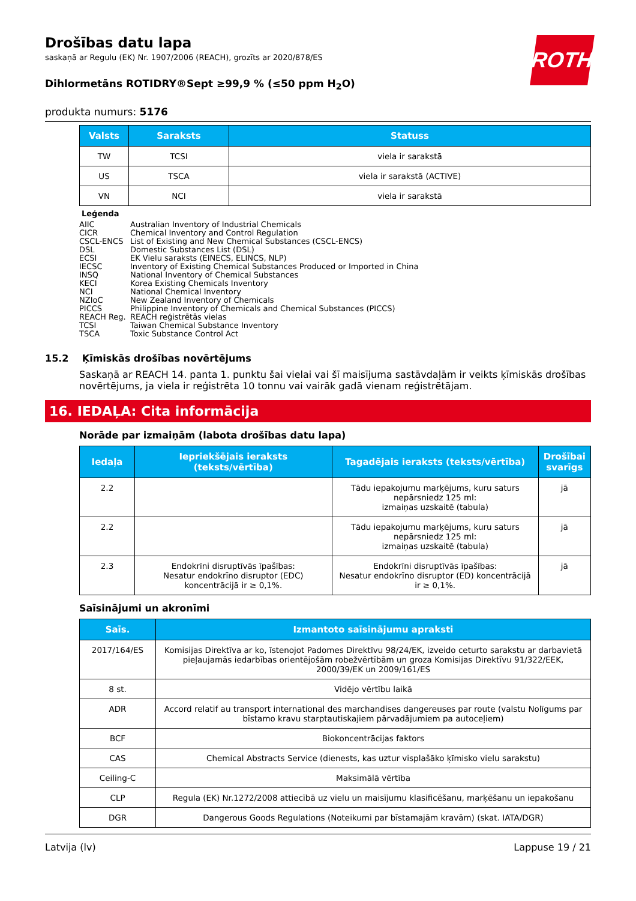ROTH
Drošības datu lapa
saskaņā ar Regulu (EK) Nr. 1907/2006 (REACH), grozīts ar 2020/878/ES
Dihlormetāns ROTIDRY®Sept ≥99,9 % (≤50 ppm H<sub>2</sub>O)
produkta numurs: 5176
| Valsts | Saraksts | Statuss |
| --- | --- | --- |
| TW | TCSI | viela ir sarakstā |
| US | TSCA | viela ir sarakstā (ACTIVE) |
| VN | NCI | viela ir sarakstā |
Leģenda
AIIC Australian Inventory of Industrial Chemicals
CICR Chemical Inventory and Control Regulation
CSCL-ENCS List of Existing and New Chemical Substances (CSCL-ENCS)
DSL Domestic Substances List (DSL)
ECSI EK Vielu saraksts (EINECS, ELINCS, NLP)
IECSC Inventory of Existing Chemical Substances Produced or Imported in China
INSQ National Inventory of Chemical Substances
KECI Korea Existing Chemicals Inventory
NCI National Chemical Inventory
NZIoC New Zealand Inventory of Chemicals
PICCS Philippine Inventory of Chemicals and Chemical Substances (PICCS)
REACH Reg. REACH reģistrētās vielas
TCSI Taiwan Chemical Substance Inventory
TSCA Toxic Substance Control Act
15.2 Ķīmiskās drošības novērtējums
Saskaņā ar REACH 14. panta 1. punktu šai vielai vai šī maisījuma sastāvdaļām ir veikts ķīmiskās drošības novērtējums, ja viela ir reģistrēta 10 tonnu vai vairāk gadā vienam reģistrētājam.
16. IEDAĻA: Cita informācija
Norāde par izmaiņām (labota drošības datu lapa)
| Iedaļa | Iepriekšējais ieraksts (teksts/vērtība) | Tagadējais ieraksts (teksts/vērtība) | Drošībai svarīgs |
| --- | --- | --- | --- |
| 2.2 | | Tādu iepakojumu marķējums, kuru saturs nepārsniedz 125 ml: izmaiņas uzskaitē (tabula) | jā |
| 2.2 | | Tādu iepakojumu marķējums, kuru saturs nepārsniedz 125 ml: izmaiņas uzskaitē (tabula) | jā |
| 2.3 | Endokrīni disruptīvās īpašības: Nesatur endokrīno disruptor (EDC) koncentrācijā ir ≥ 0,1%. | Endokrīni disruptīvās īpašības: Nesatur endokrīno disruptor (ED) koncentrācijā ir ≥ 0,1%. | jā |
Saīsinājumi un akronīmi
| Saīs. | Izmantoto saīsinājumu apraksti |
| --- | --- |
| 2017/164/ES | Komisijas Direktīva ar ko, īstenojot Padomes Direktīvu 98/24/EK, izveido ceturto sarakstu ar darbavietā pieļaujamās iedarbības orientējošām robežvērtībām un groza Komisijas Direktīvu 91/322/EEK, 2000/39/EK un 2009/161/ES |
| 8 st. | Vidējo vērtību laikā |
| ADR | Accord relatif au transport international des marchandises dangereuses par route (valstu Nolīgums par bīstamo kravu starptautiskajiem pārvadājumiem pa autoceļiem) |
| BCF | Biokoncentrācijas faktors |
| CAS | Chemical Abstracts Service (dienests, kas uztur visplašāko ķīmisko vielu sarakstu) |
| Ceiling-C | Maksimālā vērtība |
| CLP | Regula (EK) Nr.1272/2008 attiecībā uz vielu un maisījumu klasificēšanu, marķēšanu un iepakošanu |
| DGR | Dangerous Goods Regulations (Noteikumi par bīstamajām kravām) (skat. IATA/DGR) |
Latvija (lv) Lappuse 19 / 21